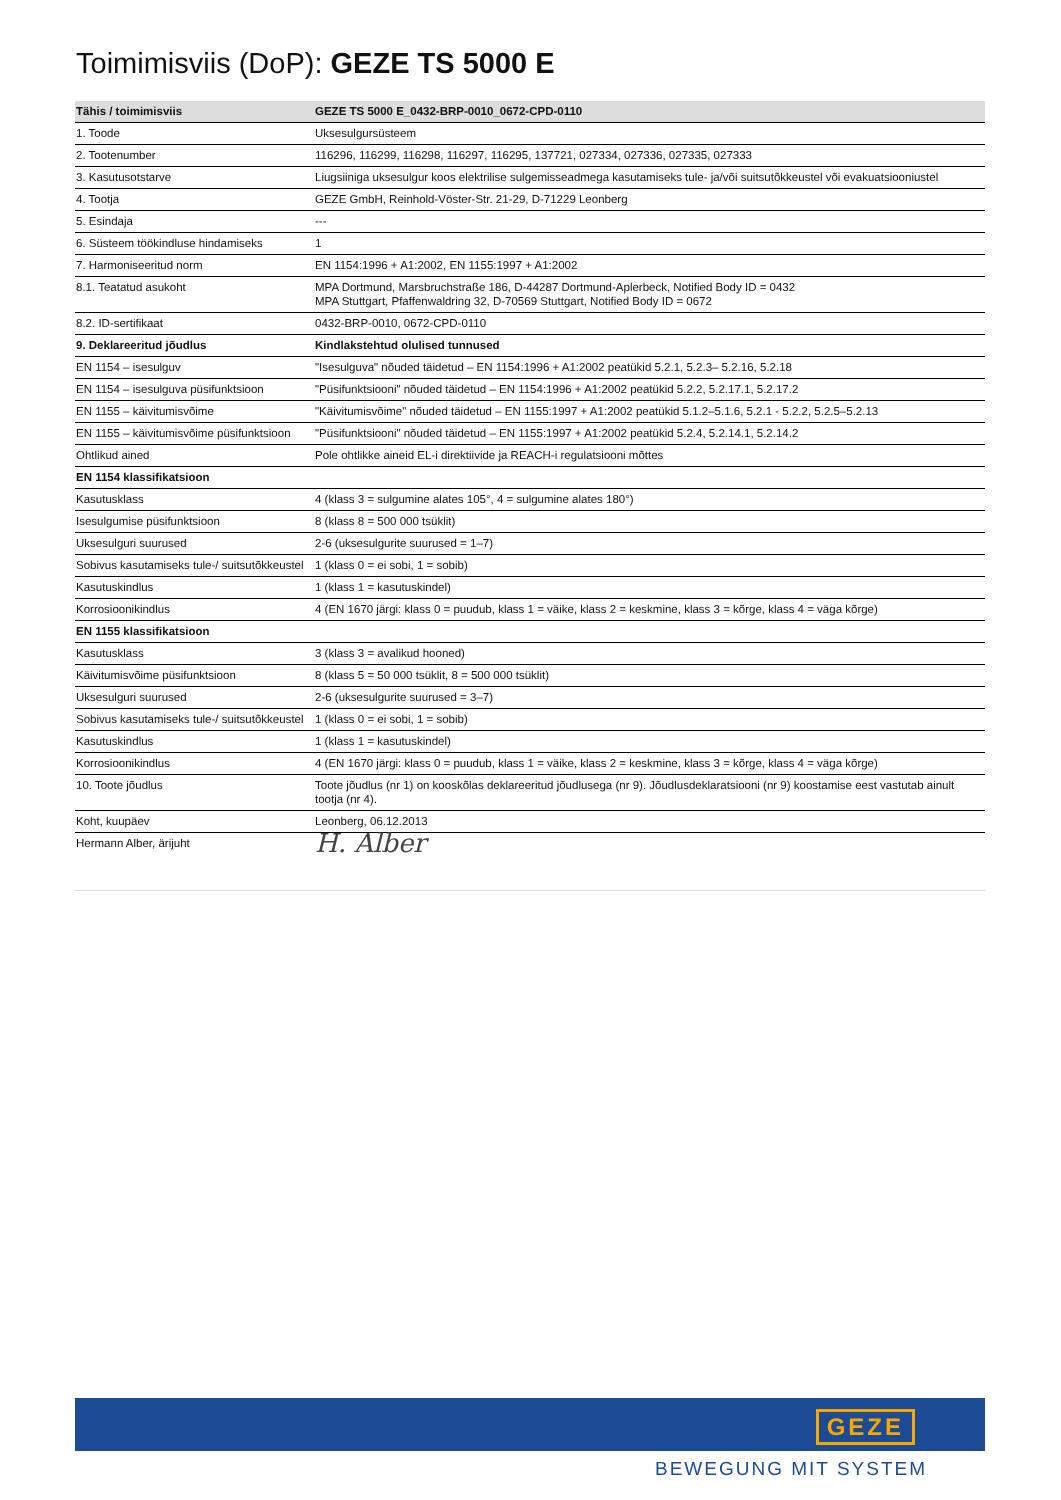Toimimisviis (DoP): GEZE TS 5000 E
| Tähis / toimimisviis | GEZE TS 5000 E_0432-BRP-0010_0672-CPD-0110 |
| --- | --- |
| 1. Toode | Uksesulgursüsteem |
| 2. Tootenumber | 116296, 116299, 116298, 116297, 116295, 137721, 027334, 027336, 027335, 027333 |
| 3. Kasutusotstarve | Liugsiiniga uksesulgur koos elektrilise sulgemisseadmega kasutamiseks tule- ja/või suitsutõkkeustel või evakuatsiooniustel |
| 4. Tootja | GEZE GmbH, Reinhold-Vöster-Str. 21-29, D-71229 Leonberg |
| 5. Esindaja | --- |
| 6. Süsteem töökindluse hindamiseks | 1 |
| 7. Harmoniseeritud norm | EN 1154:1996 + A1:2002, EN 1155:1997 + A1:2002 |
| 8.1. Teatatud asukoht | MPA Dortmund, Marsbruchstraße 186, D-44287 Dortmund-Aplerbeck, Notified Body ID = 0432 MPA Stuttgart, Pfaffenwaldring 32, D-70569 Stuttgart, Notified Body ID = 0672 |
| 8.2. ID-sertifikaat | 0432-BRP-0010, 0672-CPD-0110 |
| 9. Deklareeritud jõudlus | Kindlakstehtud olulised tunnused |
| EN 1154 – isesulguv | "Isesulguva" nõuded täidetud – EN 1154:1996 + A1:2002 peatükid 5.2.1, 5.2.3– 5.2.16, 5.2.18 |
| EN 1154 – isesulguva püsifunktsioon | "Püsifunktsiooni" nõuded täidetud – EN 1154:1996 + A1:2002 peatükid 5.2.2, 5.2.17.1, 5.2.17.2 |
| EN 1155 – käivitumisvõime | "Käivitumisvõime" nõuded täidetud – EN 1155:1997 + A1:2002 peatükid 5.1.2–5.1.6, 5.2.1 - 5.2.2, 5.2.5–5.2.13 |
| EN 1155 – käivitumisvõime püsifunktsioon | "Püsifunktsiooni" nõuded täidetud – EN 1155:1997 + A1:2002 peatükid 5.2.4, 5.2.14.1, 5.2.14.2 |
| Ohtlikud ained | Pole ohtlikke aineid EL-i direktiivide ja REACH-i regulatsiooni mõttes |
| EN 1154 klassifikatsioon | |
| Kasutusklass | 4 (klass 3 = sulgumine alates 105°, 4 = sulgumine alates 180°) |
| Isesulgumise püsifunktsioon | 8 (klass 8 = 500 000 tsüklit) |
| Uksesulguri suurused | 2-6 (uksesulgurite suurused = 1–7) |
| Sobivus kasutamiseks tule-/ suitsutõkkeustel | 1 (klass 0 = ei sobi, 1 = sobib) |
| Kasutuskindlus | 1 (klass 1 = kasutuskindel) |
| Korrosioonikindlus | 4 (EN 1670 järgi: klass 0 = puudub, klass 1 = väike, klass 2 = keskmine, klass 3 = kõrge, klass 4 = väga kõrge) |
| EN 1155 klassifikatsioon | |
| Kasutusklass | 3 (klass 3 = avalikud hooned) |
| Käivitumisvõime püsifunktsioon | 8 (klass 5 = 50 000 tsüklit, 8 = 500 000 tsüklit) |
| Uksesulguri suurused | 2-6 (uksesulgurite suurused = 3–7) |
| Sobivus kasutamiseks tule-/ suitsutõkkeustel | 1 (klass 0 = ei sobi, 1 = sobib) |
| Kasutuskindlus | 1 (klass 1 = kasutuskindel) |
| Korrosioonikindlus | 4 (EN 1670 järgi: klass 0 = puudub, klass 1 = väike, klass 2 = keskmine, klass 3 = kõrge, klass 4 = väga kõrge) |
| 10. Toote jõudlus | Toote jõudlus (nr 1) on kooskõlas deklareeritud jõudlusega (nr 9). Jõudlusdeklaratsiooni (nr 9) koostamise eest vastutab ainult tootja (nr 4). |
| Koht, kuupäev | Leonberg, 06.12.2013 |
| Hermann Alber, ärijuht | H. Alber |
GEZE
BEWEGUNG MIT SYSTEM